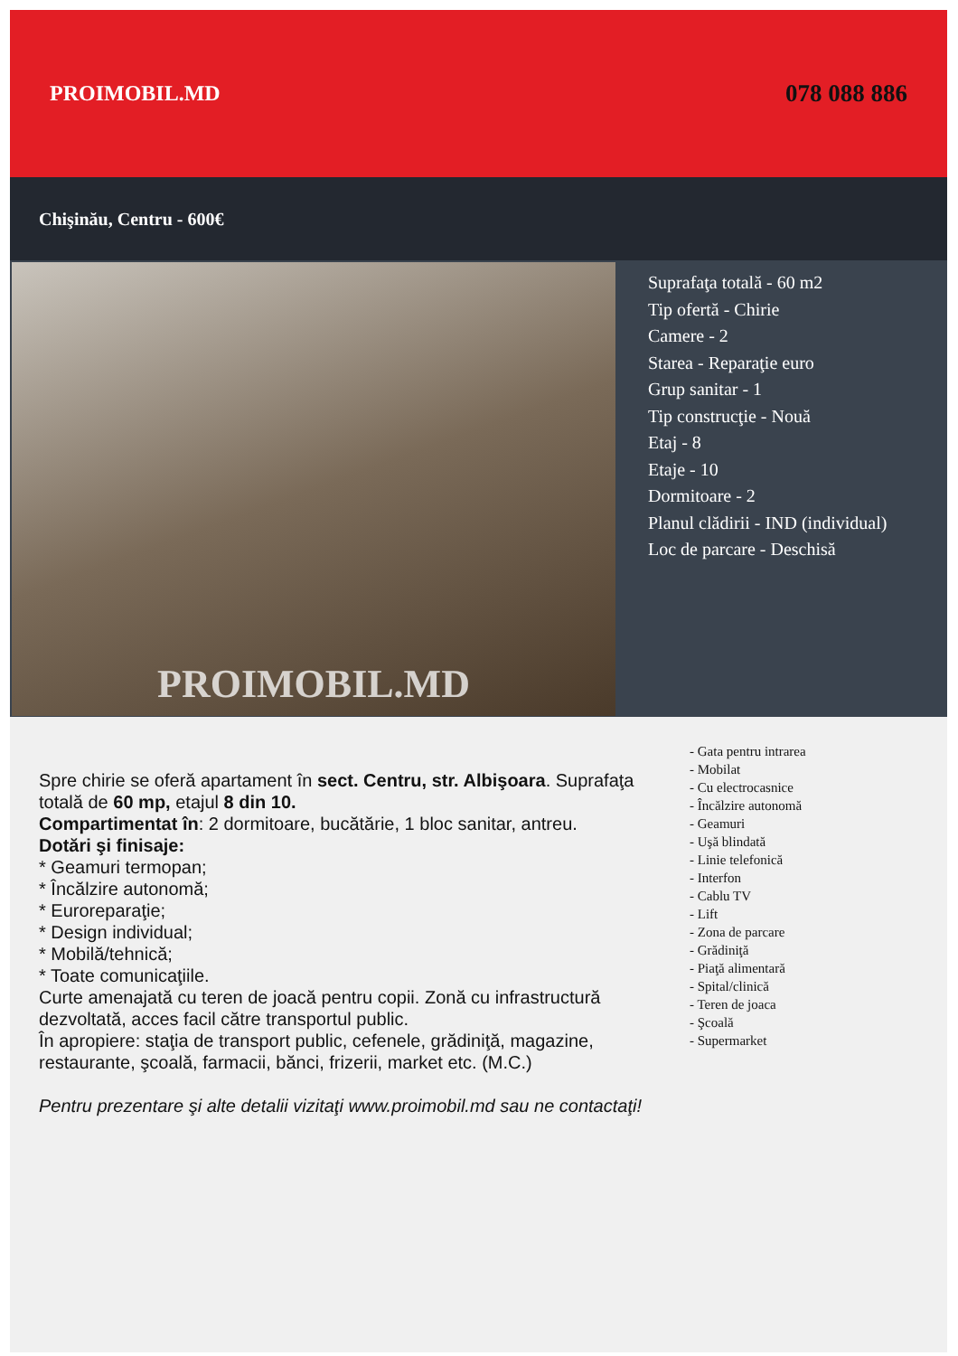PROIMOBIL.MD 078 088 886
Chişinău, Centru - 600€
PROIMOBIL.MD
Suprafaţa totală - 60 m2
Tip ofertă - Chirie
Camere - 2
Starea - Reparaţie euro
Grup sanitar - 1
Tip construcţie - Nouă
Etaj - 8
Etaje - 10
Dormitoare - 2
Planul clădirii - IND (individual)
Loc de parcare - Deschisă
Spre chirie se oferă apartament în sect. Centru, str. Albişoara. Suprafaţa totală de 60 mp, etajul 8 din 10.
Compartimentat în: 2 dormitoare, bucătărie, 1 bloc sanitar, antreu.
Dotări şi finisaje:
* Geamuri termopan;
* Încălzire autonomă;
* Euroreparaţie;
* Design individual;
* Mobilă/tehnică;
* Toate comunicaţiile.
Curte amenajată cu teren de joacă pentru copii. Zonă cu infrastructură dezvoltată, acces facil către transportul public.
În apropiere: staţia de transport public, cefenele, grădiniţă, magazine, restaurante, şcoală, farmacii, bănci, frizerii, market etc. (M.C.)
Pentru prezentare şi alte detalii vizitaţi www.proimobil.md sau ne contactaţi!
- Gata pentru intrarea
- Mobilat
- Cu electrocasnice
- Încălzire autonomă
- Geamuri
- Uşă blindată
- Linie telefonică
- Interfon
- Cablu TV
- Lift
- Zona de parcare
- Grădiniţă
- Piaţă alimentară
- Spital/clinică
- Teren de joaca
- Şcoală
- Supermarket